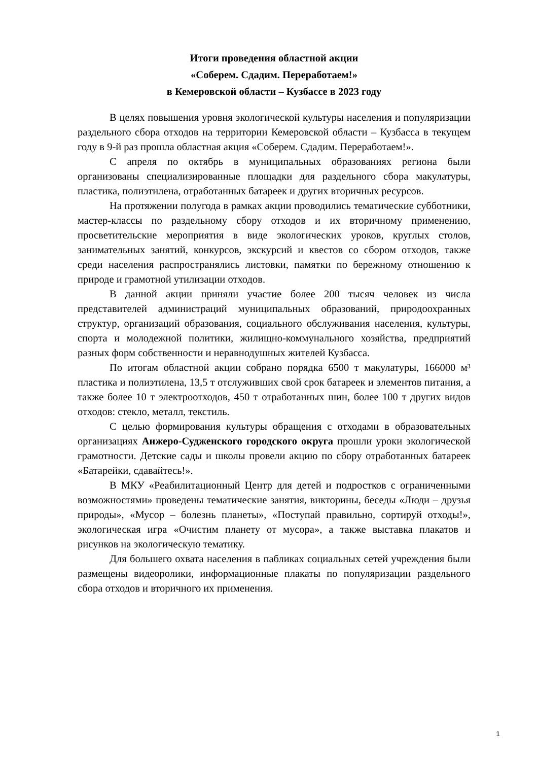Итоги проведения областной акции
«Соберем. Сдадим. Переработаем!»
в Кемеровской области – Кузбассе в 2023 году
В целях повышения уровня экологической культуры населения и популяризации раздельного сбора отходов на территории Кемеровской области – Кузбасса в текущем году в 9-й раз прошла областная акция «Соберем. Сдадим. Переработаем!».
С апреля по октябрь в муниципальных образованиях региона были организованы специализированные площадки для раздельного сбора макулатуры, пластика, полиэтилена, отработанных батареек и других вторичных ресурсов.
На протяжении полугода в рамках акции проводились тематические субботники, мастер-классы по раздельному сбору отходов и их вторичному применению, просветительские мероприятия в виде экологических уроков, круглых столов, занимательных занятий, конкурсов, экскурсий и квестов со сбором отходов, также среди населения распространялись листовки, памятки по бережному отношению к природе и грамотной утилизации отходов.
В данной акции приняли участие более 200 тысяч человек из числа представителей администраций муниципальных образований, природоохранных структур, организаций образования, социального обслуживания населения, культуры, спорта и молодежной политики, жилищно-коммунального хозяйства, предприятий разных форм собственности и неравнодушных жителей Кузбасса.
По итогам областной акции собрано порядка 6500 т макулатуры, 166000 м³ пластика и полиэтилена, 13,5 т отслуживших свой срок батареек и элементов питания, а также более 10 т электроотходов, 450 т отработанных шин, более 100 т других видов отходов: стекло, металл, текстиль.
С целью формирования культуры обращения с отходами в образовательных организациях Анжеро-Судженского городского округа прошли уроки экологической грамотности. Детские сады и школы провели акцию по сбору отработанных батареек «Батарейки, сдавайтесь!».
В МКУ «Реабилитационный Центр для детей и подростков с ограниченными возможностями» проведены тематические занятия, викторины, беседы «Люди – друзья природы», «Мусор – болезнь планеты», «Поступай правильно, сортируй отходы!», экологическая игра «Очистим планету от мусора», а также выставка плакатов и рисунков на экологическую тематику.
Для большего охвата населения в пабликах социальных сетей учреждения были размещены видеоролики, информационные плакаты по популяризации раздельного сбора отходов и вторичного их применения.
1